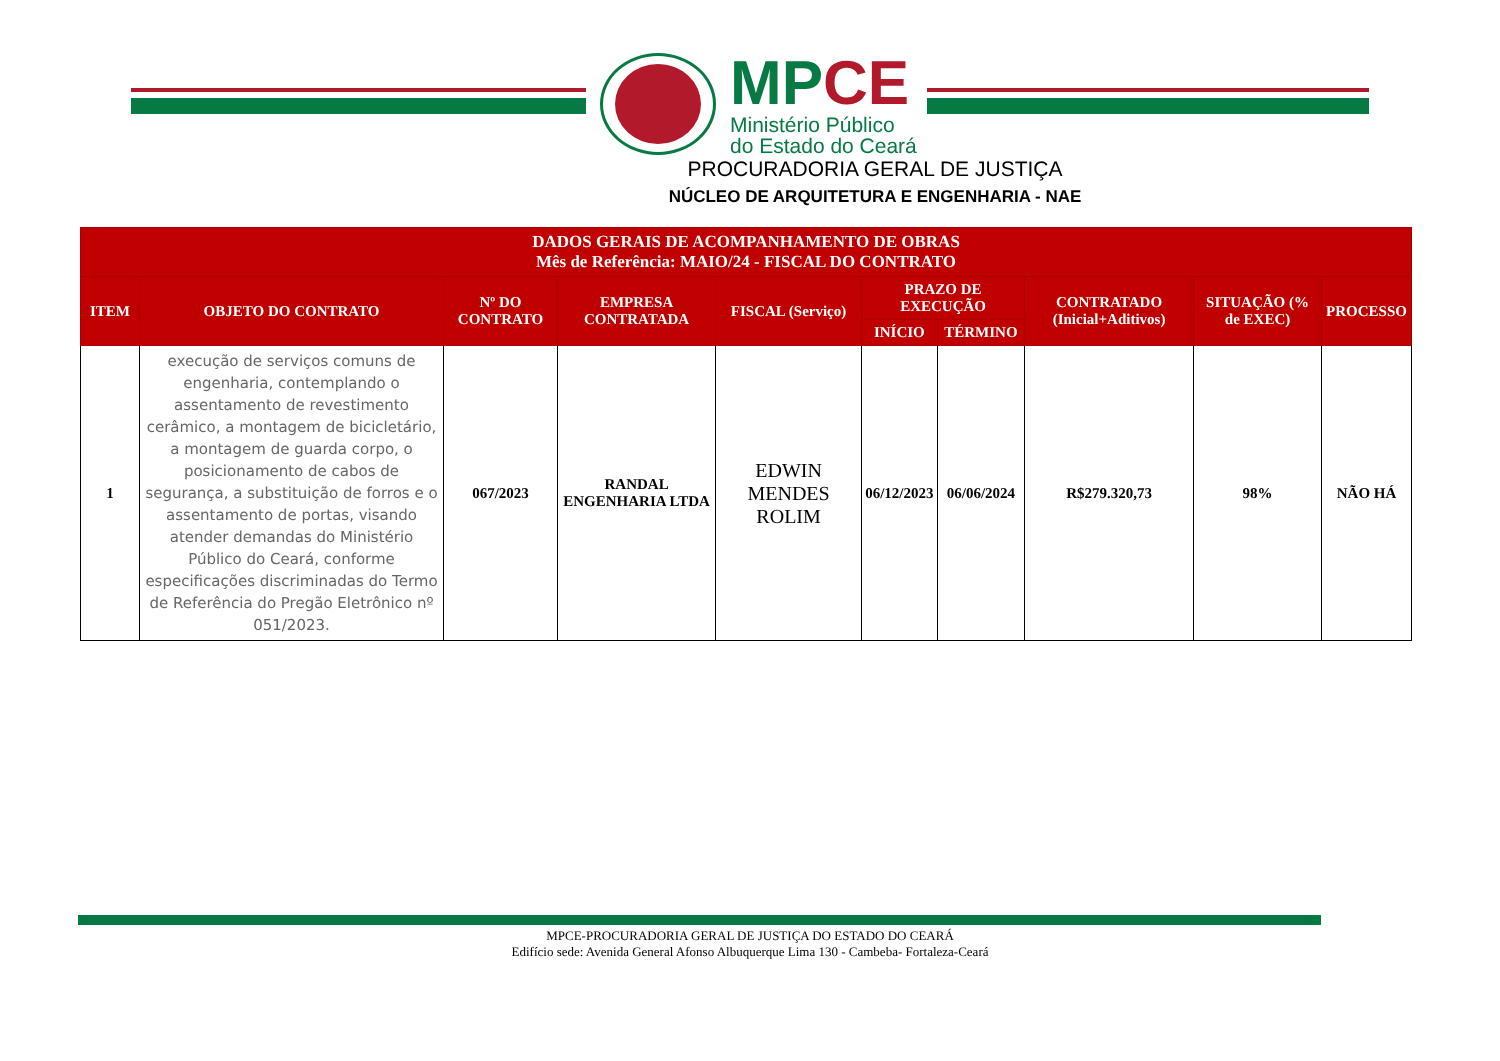MPCE
Ministério Público
do Estado do Ceará
PROCURADORIA GERAL DE JUSTIÇA
NÚCLEO DE ARQUITETURA E ENGENHARIA - NAE
| DADOS GERAIS DE ACOMPANHAMENTO DE OBRAS Mês de Referência: MAIO/24 - FISCAL DO CONTRATO | | | | | | | | | |
| --- | --- | --- | --- | --- | --- | --- | --- | --- | --- |
| ITEM | OBJETO DO CONTRATO | Nº DO CONTRATO | EMPRESA CONTRATADA | FISCAL (Serviço) | PRAZO DE EXECUÇÃO | | CONTRATADO (Inicial+Aditivos) | SITUAÇÃO (% de EXEC) | PROCESSO |
| | | | | | INÍCIO | TÉRMINO | | | |
| 1 | execução de serviços comuns de engenharia, contemplando o assentamento de revestimento cerâmico, a montagem de bicicletário, a montagem de guarda corpo, o posicionamento de cabos de segurança, a substituição de forros e o assentamento de portas, visando atender demandas do Ministério Público do Ceará, conforme especificações discriminadas do Termo de Referência do Pregão Eletrônico nº 051/2023. | 067/2023 | RANDAL ENGENHARIA LTDA | EDWIN MENDES ROLIM | 06/12/2023 | 06/06/2024 | R$279.320,73 | 98% | NÃO HÁ |
MPCE-PROCURADORIA GERAL DE JUSTIÇA DO ESTADO DO CEARÁ
Edifício sede: Avenida General Afonso Albuquerque Lima 130 - Cambeba- Fortaleza-Ceará